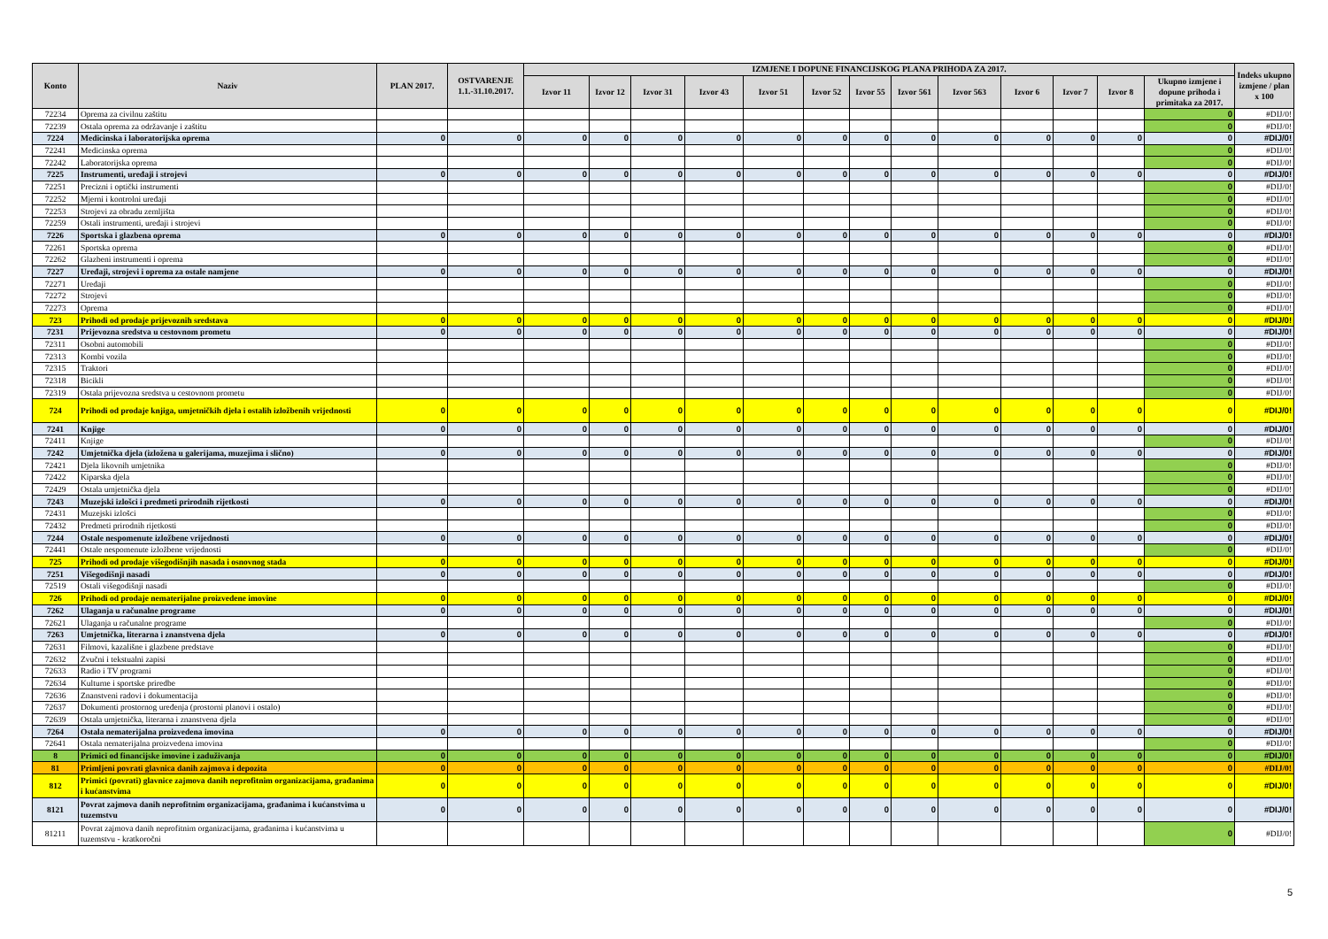| Konto | Naziv | PLAN 2017. | OSTVARENJE 1.1.-31.10.2017. | IZMJENE I DOPUNE FINANCIJSKOG PLANA PRIHODA ZA 2017. | | | | | | | | | | | | | Indeks ukupno izmjene / plan x 100 |
| --- | --- | --- | --- | --- | --- | --- | --- | --- | --- | --- | --- | --- | --- | --- | --- | --- | --- |
| | | | | Izvor 11 | Izvor 12 | Izvor 31 | Izvor 43 | Izvor 51 | Izvor 52 | Izvor 55 | Izvor 561 | Izvor 563 | Izvor 6 | Izvor 7 | Izvor 8 | Ukupno izmjene i dopune prihoda i primitaka za 2017. | |
| 72234 | Oprema za civilnu zaštitu | | | | | | | | | | | | | | | 0 | #DIJ/0! |
| 72239 | Ostala oprema za održavanje i zaštitu | | | | | | | | | | | | | | | 0 | #DIJ/0! |
| 7224 | Medicinska i laboratorijska oprema | 0 | 0 | 0 | 0 | 0 | 0 | 0 | 0 | 0 | 0 | 0 | 0 | 0 | 0 | 0 | #DIJ/0! |
| 72241 | Medicinska oprema | | | | | | | | | | | | | | | 0 | #DIJ/0! |
| 72242 | Laboratorijska oprema | | | | | | | | | | | | | | | 0 | #DIJ/0! |
| 7225 | Instrumenti, uređaji i strojevi | 0 | 0 | 0 | 0 | 0 | 0 | 0 | 0 | 0 | 0 | 0 | 0 | 0 | 0 | 0 | #DIJ/0! |
| 72251 | Precizni i optički instrumenti | | | | | | | | | | | | | | | 0 | #DIJ/0! |
| 72252 | Mjerni i kontrolni uređaji | | | | | | | | | | | | | | | 0 | #DIJ/0! |
| 72253 | Strojevi za obradu zemljišta | | | | | | | | | | | | | | | 0 | #DIJ/0! |
| 72259 | Ostali instrumenti, uređaji i strojevi | | | | | | | | | | | | | | | 0 | #DIJ/0! |
| 7226 | Sportska i glazbena oprema | 0 | 0 | 0 | 0 | 0 | 0 | 0 | 0 | 0 | 0 | 0 | 0 | 0 | 0 | 0 | #DIJ/0! |
| 72261 | Sportska oprema | | | | | | | | | | | | | | | 0 | #DIJ/0! |
| 72262 | Glazbeni instrumenti i oprema | | | | | | | | | | | | | | | 0 | #DIJ/0! |
| 7227 | Uređaji, strojevi i oprema za ostale namjene | 0 | 0 | 0 | 0 | 0 | 0 | 0 | 0 | 0 | 0 | 0 | 0 | 0 | 0 | 0 | #DIJ/0! |
| 72271 | Uređaji | | | | | | | | | | | | | | | 0 | #DIJ/0! |
| 72272 | Strojevi | | | | | | | | | | | | | | | 0 | #DIJ/0! |
| 72273 | Oprema | | | | | | | | | | | | | | | 0 | #DIJ/0! |
| 723 | Prihodi od prodaje prijevoznih sredstava | 0 | 0 | 0 | 0 | 0 | 0 | 0 | 0 | 0 | 0 | 0 | 0 | 0 | 0 | 0 | #DIJ/0! |
| 7231 | Prijevozna sredstva u cestovnom prometu | 0 | 0 | 0 | 0 | 0 | 0 | 0 | 0 | 0 | 0 | 0 | 0 | 0 | 0 | 0 | #DIJ/0! |
| 72311 | Osobni automobili | | | | | | | | | | | | | | | 0 | #DIJ/0! |
| 72313 | Kombi vozila | | | | | | | | | | | | | | | 0 | #DIJ/0! |
| 72315 | Traktori | | | | | | | | | | | | | | | 0 | #DIJ/0! |
| 72318 | Bicikli | | | | | | | | | | | | | | | 0 | #DIJ/0! |
| 72319 | Ostala prijevozna sredstva u cestovnom prometu | | | | | | | | | | | | | | | 0 | #DIJ/0! |
| 724 | Prihodi od prodaje knjiga, umjetničkih djela i ostalih izložbenih vrijednosti | 0 | 0 | 0 | 0 | 0 | 0 | 0 | 0 | 0 | 0 | 0 | 0 | 0 | 0 | 0 | #DIJ/0! |
| 7241 | Knjige | 0 | 0 | 0 | 0 | 0 | 0 | 0 | 0 | 0 | 0 | 0 | 0 | 0 | 0 | 0 | #DIJ/0! |
| 72411 | Knjige | | | | | | | | | | | | | | | 0 | #DIJ/0! |
| 7242 | Umjetnička djela (izložena u galerijama, muzejima i slično) | 0 | 0 | 0 | 0 | 0 | 0 | 0 | 0 | 0 | 0 | 0 | 0 | 0 | 0 | 0 | #DIJ/0! |
| 72421 | Djela likovnih umjetnika | | | | | | | | | | | | | | | 0 | #DIJ/0! |
| 72422 | Kiparska djela | | | | | | | | | | | | | | | 0 | #DIJ/0! |
| 72429 | Ostala umjetnička djela | | | | | | | | | | | | | | | 0 | #DIJ/0! |
| 7243 | Muzejski izlošci i predmeti prirodnih rijetkosti | 0 | 0 | 0 | 0 | 0 | 0 | 0 | 0 | 0 | 0 | 0 | 0 | 0 | 0 | 0 | #DIJ/0! |
| 72431 | Muzejski izlošci | | | | | | | | | | | | | | | 0 | #DIJ/0! |
| 72432 | Predmeti prirodnih rijetkosti | | | | | | | | | | | | | | | 0 | #DIJ/0! |
| 7244 | Ostale nespomenute izložbene vrijednosti | 0 | 0 | 0 | 0 | 0 | 0 | 0 | 0 | 0 | 0 | 0 | 0 | 0 | 0 | 0 | #DIJ/0! |
| 72441 | Ostale nespomenute izložbene vrijednosti | | | | | | | | | | | | | | | 0 | #DIJ/0! |
| 725 | Prihodi od prodaje višegodišnjih nasada i osnovnog stada | 0 | 0 | 0 | 0 | 0 | 0 | 0 | 0 | 0 | 0 | 0 | 0 | 0 | 0 | 0 | #DIJ/0! |
| 7251 | Višegodišnji nasadi | 0 | 0 | 0 | 0 | 0 | 0 | 0 | 0 | 0 | 0 | 0 | 0 | 0 | 0 | 0 | #DIJ/0! |
| 72519 | Ostali višegodišnji nasadi | | | | | | | | | | | | | | | 0 | #DIJ/0! |
| 726 | Prihodi od prodaje nematerijalne proizvedene imovine | 0 | 0 | 0 | 0 | 0 | 0 | 0 | 0 | 0 | 0 | 0 | 0 | 0 | 0 | 0 | #DIJ/0! |
| 7262 | Ulaganja u računalne programe | 0 | 0 | 0 | 0 | 0 | 0 | 0 | 0 | 0 | 0 | 0 | 0 | 0 | 0 | 0 | #DIJ/0! |
| 72621 | Ulaganja u računalne programe | | | | | | | | | | | | | | | 0 | #DIJ/0! |
| 7263 | Umjetnička, literarna i znanstvena djela | 0 | 0 | 0 | 0 | 0 | 0 | 0 | 0 | 0 | 0 | 0 | 0 | 0 | 0 | 0 | #DIJ/0! |
| 72631 | Filmovi, kazališne i glazbene predstave | | | | | | | | | | | | | | | 0 | #DIJ/0! |
| 72632 | Zvučni i tekstualni zapisi | | | | | | | | | | | | | | | 0 | #DIJ/0! |
| 72633 | Radio i TV programi | | | | | | | | | | | | | | | 0 | #DIJ/0! |
| 72634 | Kulturne i sportske priredbe | | | | | | | | | | | | | | | 0 | #DIJ/0! |
| 72636 | Znanstveni radovi i dokumentacija | | | | | | | | | | | | | | | 0 | #DIJ/0! |
| 72637 | Dokumenti prostornog uređenja (prostorni planovi i ostalo) | | | | | | | | | | | | | | | 0 | #DIJ/0! |
| 72639 | Ostala umjetnička, literarna i znanstvena djela | | | | | | | | | | | | | | | 0 | #DIJ/0! |
| 7264 | Ostala nematerijalna proizvedena imovina | 0 | 0 | 0 | 0 | 0 | 0 | 0 | 0 | 0 | 0 | 0 | 0 | 0 | 0 | 0 | #DIJ/0! |
| 72641 | Ostala nematerijalna proizvedena imovina | | | | | | | | | | | | | | | 0 | #DIJ/0! |
| 8 | Primici od financijske imovine i zaduživanja | 0 | 0 | 0 | 0 | 0 | 0 | 0 | 0 | 0 | 0 | 0 | 0 | 0 | 0 | 0 | #DIJ/0! |
| 81 | Primljeni povrati glavnica danih zajmova i depozita | 0 | 0 | 0 | 0 | 0 | 0 | 0 | 0 | 0 | 0 | 0 | 0 | 0 | 0 | 0 | #DIJ/0! |
| 812 | Primici (povrati) glavnice zajmova danih neprofitnim organizacijama, građanima i kućanstvima | 0 | 0 | 0 | 0 | 0 | 0 | 0 | 0 | 0 | 0 | 0 | 0 | 0 | 0 | 0 | #DIJ/0! |
| 8121 | Povrat zajmova danih neprofitnim organizacijama, građanima i kućanstvima u tuzemstvu | 0 | 0 | 0 | 0 | 0 | 0 | 0 | 0 | 0 | 0 | 0 | 0 | 0 | 0 | 0 | #DIJ/0! |
| 81211 | Povrat zajmova danih neprofitnim organizacijama, građanima i kućanstvima u tuzemstvu - kratkoročni | | | | | | | | | | | | | | | 0 | #DIJ/0! |
5